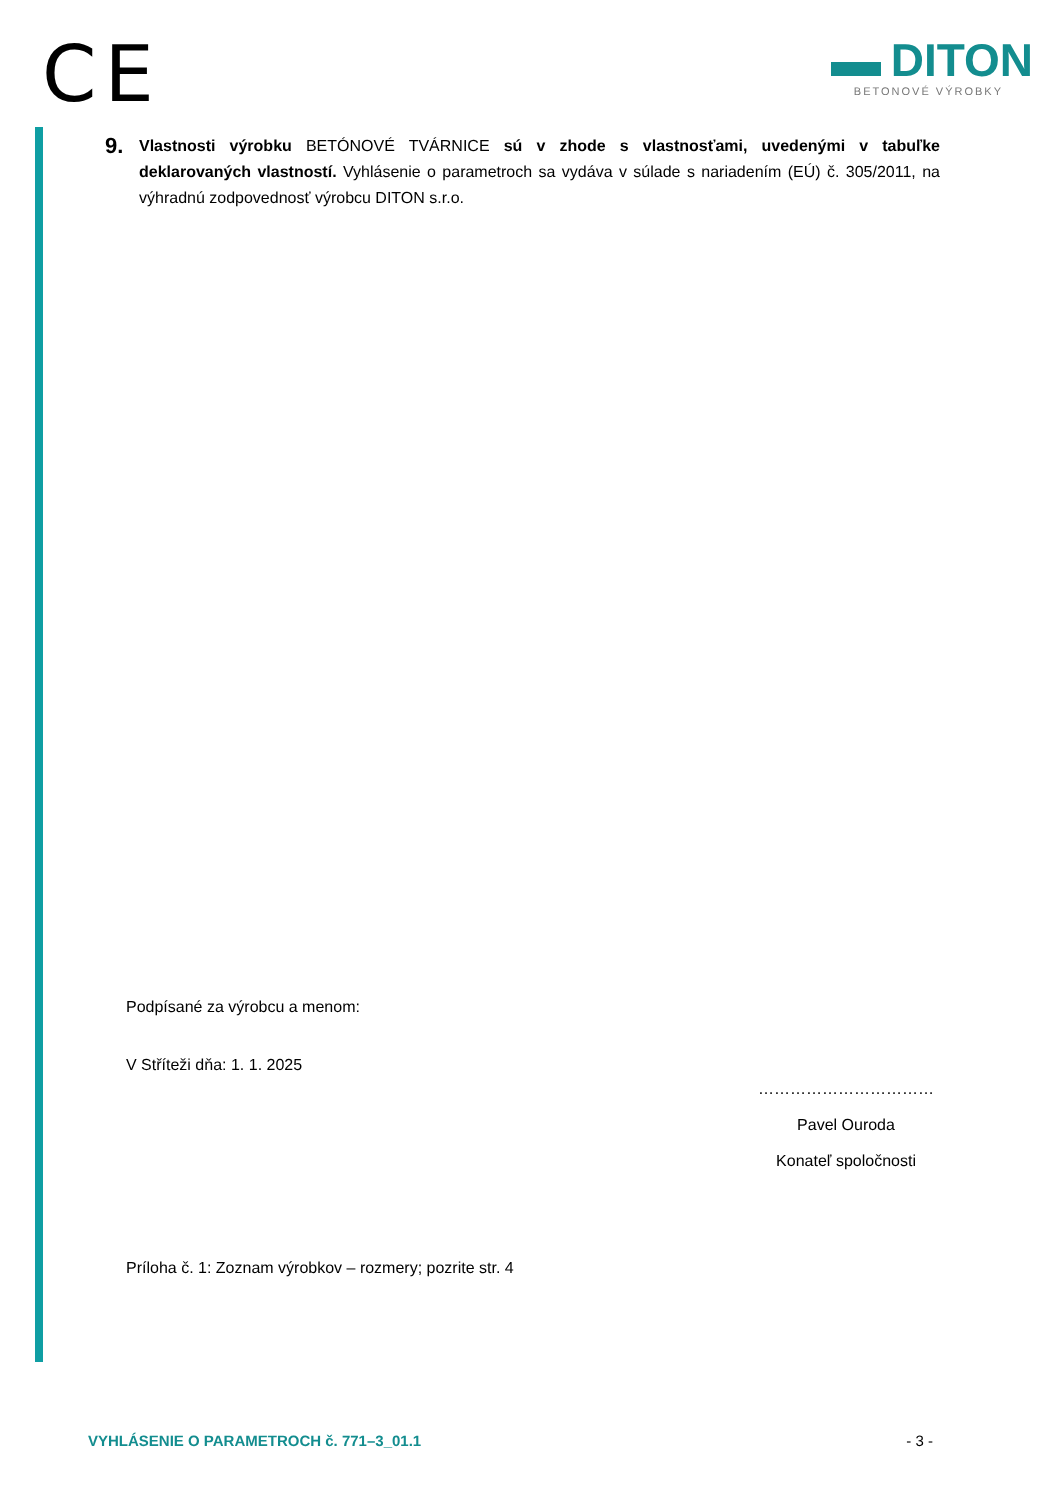CE
DITON
BETONOVÉ VÝROBKY
9.
Vlastnosti výrobku BETÓNOVÉ TVÁRNICE sú v zhode s vlastnosťami, uvedenými v tabuľke deklarovaných vlastností. Vyhlásenie o parametroch sa vydáva v súlade s nariadením (EÚ) č. 305/2011, na výhradnú zodpovednosť výrobcu DITON s.r.o.
Podpísané za výrobcu a menom:
V Stříteži dňa: 1. 1. 2025
……………………………
Pavel Ouroda
Konateľ spoločnosti
Príloha č. 1: Zoznam výrobkov – rozmery; pozrite str. 4
VYHLÁSENIE O PARAMETROCH č. 771–3_01.1 - 3 -